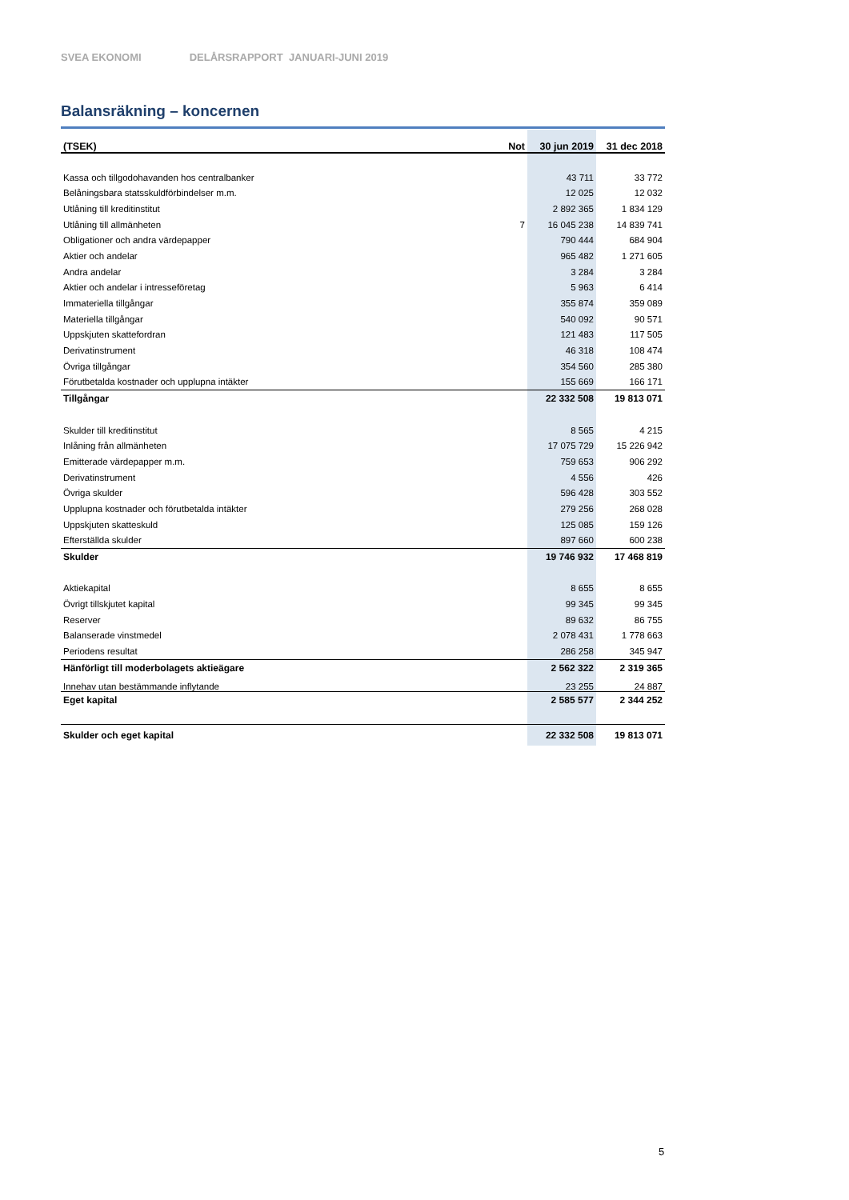SVEA EKONOMI DELÅRSRAPPORT JANUARI-JUNI 2019
Balansräkning – koncernen
| (TSEK) | Not | 30 jun 2019 | 31 dec 2018 |
| --- | --- | --- | --- |
| Kassa och tillgodohavanden hos centralbanker | | 43 711 | 33 772 |
| Belåningsbara statsskuldförbindelser m.m. | | 12 025 | 12 032 |
| Utlåning till kreditinstitut | | 2 892 365 | 1 834 129 |
| Utlåning till allmänheten | 7 | 16 045 238 | 14 839 741 |
| Obligationer och andra värdepapper | | 790 444 | 684 904 |
| Aktier och andelar | | 965 482 | 1 271 605 |
| Andra andelar | | 3 284 | 3 284 |
| Aktier och andelar i intresseföretag | | 5 963 | 6 414 |
| Immateriella tillgångar | | 355 874 | 359 089 |
| Materiella tillgångar | | 540 092 | 90 571 |
| Uppskjuten skattefordran | | 121 483 | 117 505 |
| Derivatinstrument | | 46 318 | 108 474 |
| Övriga tillgångar | | 354 560 | 285 380 |
| Förutbetalda kostnader och upplupna intäkter | | 155 669 | 166 171 |
| Tillgångar | | 22 332 508 | 19 813 071 |
| Skulder till kreditinstitut | | 8 565 | 4 215 |
| Inlåning från allmänheten | | 17 075 729 | 15 226 942 |
| Emitterade värdepapper m.m. | | 759 653 | 906 292 |
| Derivatinstrument | | 4 556 | 426 |
| Övriga skulder | | 596 428 | 303 552 |
| Upplupna kostnader och förutbetalda intäkter | | 279 256 | 268 028 |
| Uppskjuten skatteskuld | | 125 085 | 159 126 |
| Efterställda skulder | | 897 660 | 600 238 |
| Skulder | | 19 746 932 | 17 468 819 |
| Aktiekapital | | 8 655 | 8 655 |
| Övrigt tillskjutet kapital | | 99 345 | 99 345 |
| Reserver | | 89 632 | 86 755 |
| Balanserade vinstmedel | | 2 078 431 | 1 778 663 |
| Periodens resultat | | 286 258 | 345 947 |
| Hänförligt till moderbolagets aktieägare | | 2 562 322 | 2 319 365 |
| Innehav utan bestämmande inflytande | | 23 255 | 24 887 |
| Eget kapital | | 2 585 577 | 2 344 252 |
| Skulder och eget kapital | | 22 332 508 | 19 813 071 |
5